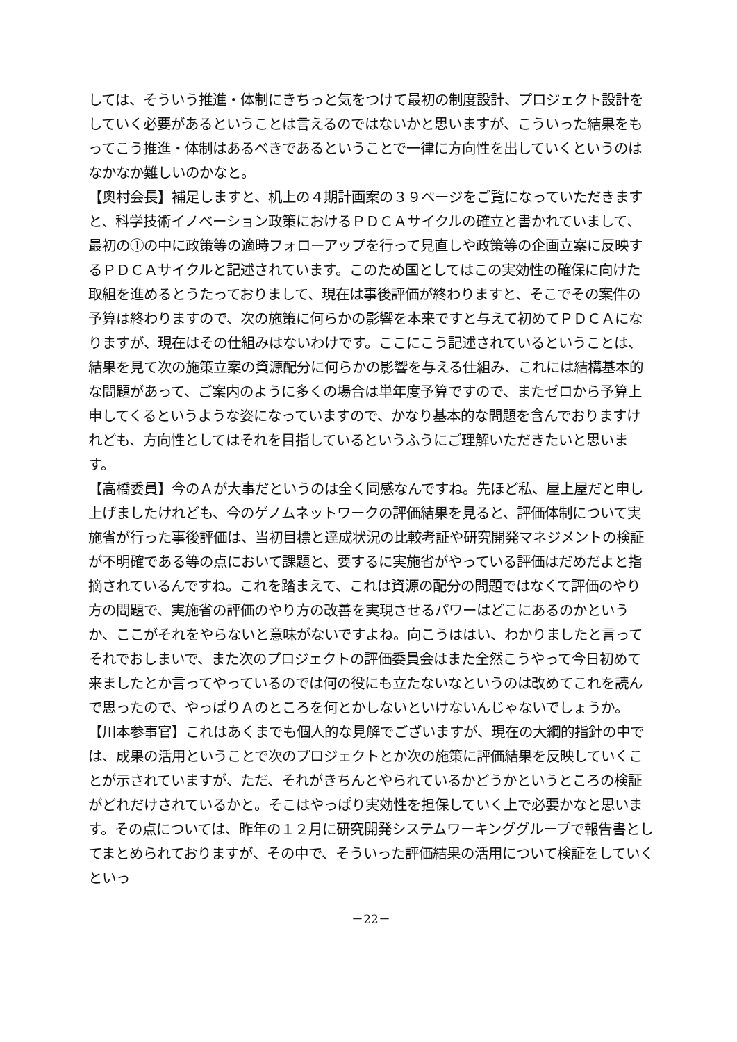しては、そういう推進・体制にきちっと気をつけて最初の制度設計、プロジェクト設計をしていく必要があるということは言えるのではないかと思いますが、こういった結果をもってこう推進・体制はあるべきであるということで一律に方向性を出していくというのはなかなか難しいのかなと。
【奥村会長】補足しますと、机上の４期計画案の３９ページをご覧になっていただきますと、科学技術イノベーション政策におけるＰＤＣＡサイクルの確立と書かれていまして、最初の①の中に政策等の適時フォローアップを行って見直しや政策等の企画立案に反映するＰＤＣＡサイクルと記述されています。このため国としてはこの実効性の確保に向けた取組を進めるとうたっておりまして、現在は事後評価が終わりますと、そこでその案件の予算は終わりますので、次の施策に何らかの影響を本来ですと与えて初めてＰＤＣＡになりますが、現在はその仕組みはないわけです。ここにこう記述されているということは、結果を見て次の施策立案の資源配分に何らかの影響を与える仕組み、これには結構基本的な問題があって、ご案内のように多くの場合は単年度予算ですので、またゼロから予算上申してくるというような姿になっていますので、かなり基本的な問題を含んでおりますけれども、方向性としてはそれを目指しているというふうにご理解いただきたいと思います。
【高橋委員】今のＡが大事だというのは全く同感なんですね。先ほど私、屋上屋だと申し上げましたけれども、今のゲノムネットワークの評価結果を見ると、評価体制について実施省が行った事後評価は、当初目標と達成状況の比較考証や研究開発マネジメントの検証が不明確である等の点において課題と、要するに実施省がやっている評価はだめだよと指摘されているんですね。これを踏まえて、これは資源の配分の問題ではなくて評価のやり方の問題で、実施省の評価のやり方の改善を実現させるパワーはどこにあるのかというか、ここがそれをやらないと意味がないですよね。向こうははい、わかりましたと言ってそれでおしまいで、また次のプロジェクトの評価委員会はまた全然こうやって今日初めて来ましたとか言ってやっているのでは何の役にも立たないなというのは改めてこれを読んで思ったので、やっぱりＡのところを何とかしないといけないんじゃないでしょうか。
【川本参事官】これはあくまでも個人的な見解でございますが、現在の大綱的指針の中では、成果の活用ということで次のプロジェクトとか次の施策に評価結果を反映していくことが示されていますが、ただ、それがきちんとやられているかどうかというところの検証がどれだけされているかと。そこはやっぱり実効性を担保していく上で必要かなと思います。その点については、昨年の１２月に研究開発システムワーキンググループで報告書としてまとめられておりますが、その中で、そういった評価結果の活用について検証をしていくといっ
－22－